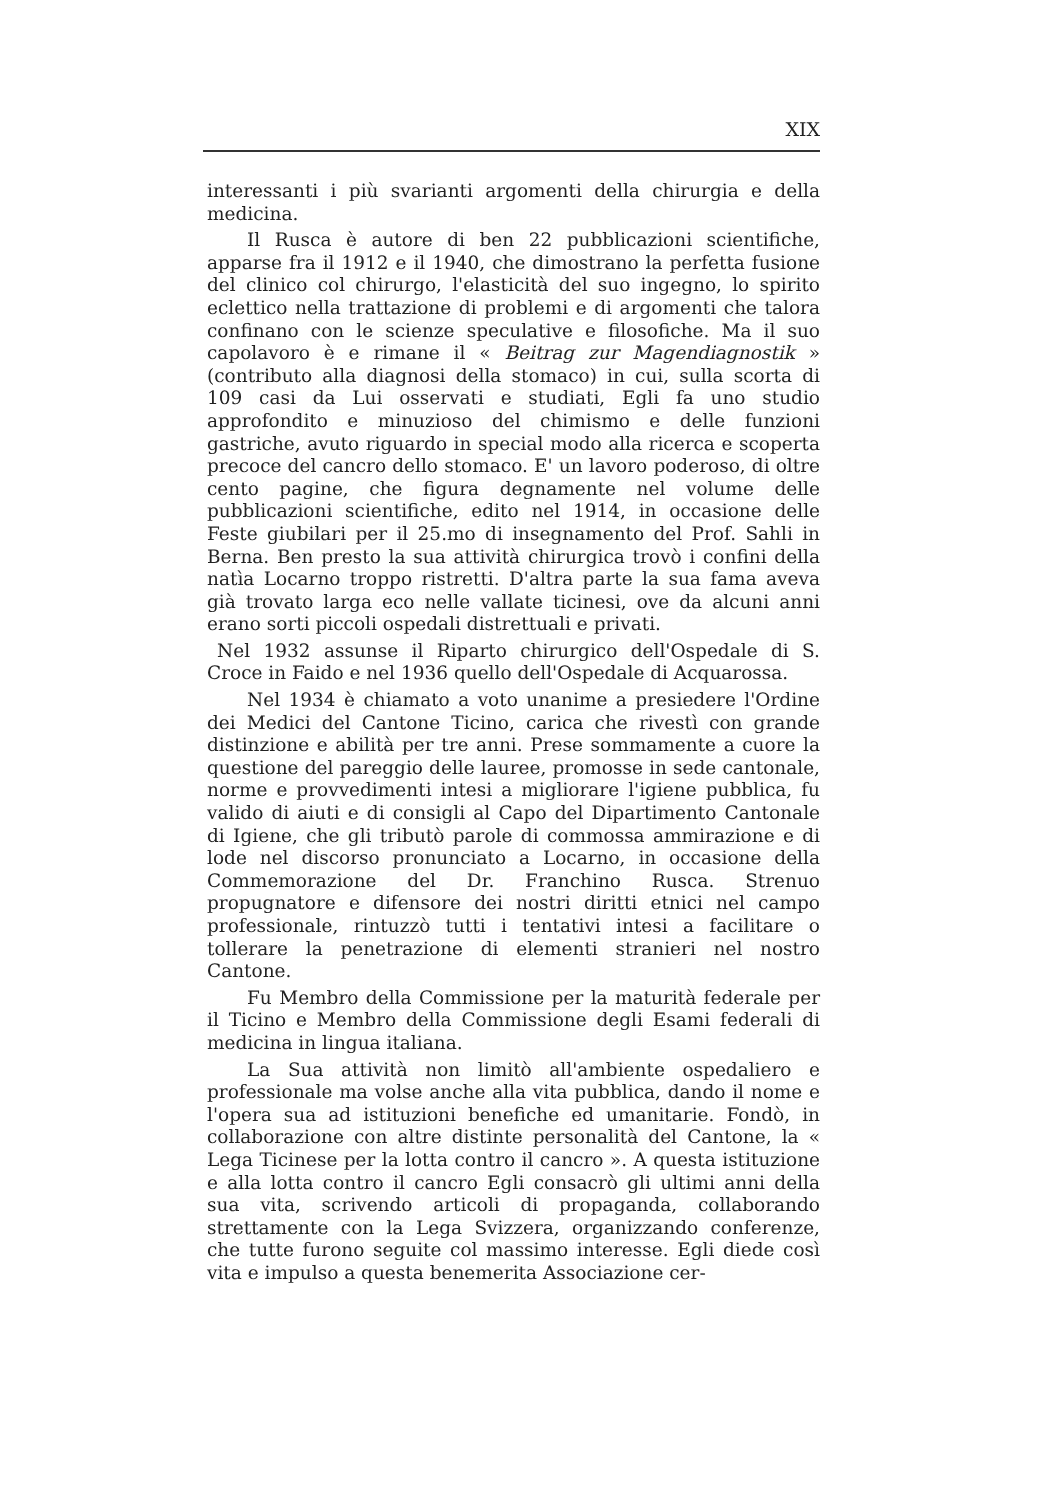XIX
interessanti i più svarianti argomenti della chirurgia e della medicina.
Il Rusca è autore di ben 22 pubblicazioni scientifiche, apparse fra il 1912 e il 1940, che dimostrano la perfetta fusione del clinico col chirurgo, l'elasticità del suo ingegno, lo spirito eclettico nella trattazione di problemi e di argomenti che talora confinano con le scienze speculative e filosofiche. Ma il suo capolavoro è e rimane il « Beitrag zur Magendiagnostik » (contributo alla diagnosi della stomaco) in cui, sulla scorta di 109 casi da Lui osservati e studiati, Egli fa uno studio approfondito e minuzioso del chimismo e delle funzioni gastriche, avuto riguardo in special modo alla ricerca e scoperta precoce del cancro dello stomaco. E' un lavoro poderoso, di oltre cento pagine, che figura degnamente nel volume delle pubblicazioni scientifiche, edito nel 1914, in occasione delle Feste giubilari per il 25.mo di insegnamento del Prof. Sahli in Berna. Ben presto la sua attività chirurgica trovò i confini della natìa Locarno troppo ristretti. D'altra parte la sua fama aveva già trovato larga eco nelle vallate ticinesi, ove da alcuni anni erano sorti piccoli ospedali distrettuali e privati.
Nel 1932 assunse il Riparto chirurgico dell'Ospedale di S. Croce in Faido e nel 1936 quello dell'Ospedale di Acquarossa.
Nel 1934 è chiamato a voto unanime a presiedere l'Ordine dei Medici del Cantone Ticino, carica che rivestì con grande distinzione e abilità per tre anni. Prese sommamente a cuore la questione del pareggio delle lauree, promosse in sede cantonale, norme e provvedimenti intesi a migliorare l'igiene pubblica, fu valido di aiuti e di consigli al Capo del Dipartimento Cantonale di Igiene, che gli tributò parole di commossa ammirazione e di lode nel discorso pronunciato a Locarno, in occasione della Commemorazione del Dr. Franchino Rusca. Strenuo propugnatore e difensore dei nostri diritti etnici nel campo professionale, rintuzzò tutti i tentativi intesi a facilitare o tollerare la penetrazione di elementi stranieri nel nostro Cantone.
Fu Membro della Commissione per la maturità federale per il Ticino e Membro della Commissione degli Esami federali di medicina in lingua italiana.
La Sua attività non limitò all'ambiente ospedaliero e professionale ma volse anche alla vita pubblica, dando il nome e l'opera sua ad istituzioni benefiche ed umanitarie. Fondò, in collaborazione con altre distinte personalità del Cantone, la « Lega Ticinese per la lotta contro il cancro ». A questa istituzione e alla lotta contro il cancro Egli consacrò gli ultimi anni della sua vita, scrivendo articoli di propaganda, collaborando strettamente con la Lega Svizzera, organizzando conferenze, che tutte furono seguite col massimo interesse. Egli diede così vita e impulso a questa benemerita Associazione cer-